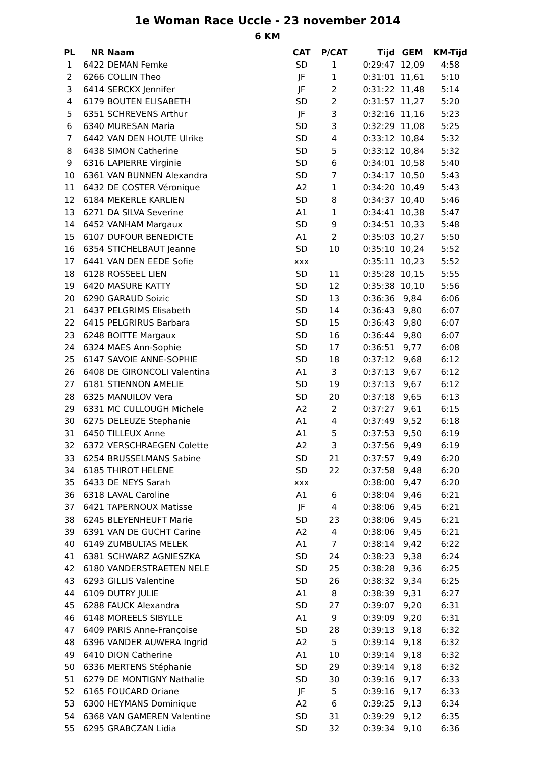1e Woman Race Uccle - 23 november 2014
6 KM
| PL | NR | Naam | CAT | P/CAT | Tijd | GEM | KM-Tijd |
| --- | --- | --- | --- | --- | --- | --- | --- |
| 1 | 6422 | DEMAN Femke | SD | 1 | 0:29:47 | 12,09 | 4:58 |
| 2 | 6266 | COLLIN Theo | JF | 1 | 0:31:01 | 11,61 | 5:10 |
| 3 | 6414 | SERCKX Jennifer | JF | 2 | 0:31:22 | 11,48 | 5:14 |
| 4 | 6179 | BOUTEN ELISABETH | SD | 2 | 0:31:57 | 11,27 | 5:20 |
| 5 | 6351 | SCHREVENS Arthur | JF | 3 | 0:32:16 | 11,16 | 5:23 |
| 6 | 6340 | MURESAN Maria | SD | 3 | 0:32:29 | 11,08 | 5:25 |
| 7 | 6442 | VAN DEN HOUTE Ulrike | SD | 4 | 0:33:12 | 10,84 | 5:32 |
| 8 | 6438 | SIMON Catherine | SD | 5 | 0:33:12 | 10,84 | 5:32 |
| 9 | 6316 | LAPIERRE Virginie | SD | 6 | 0:34:01 | 10,58 | 5:40 |
| 10 | 6361 | VAN BUNNEN Alexandra | SD | 7 | 0:34:17 | 10,50 | 5:43 |
| 11 | 6432 | DE COSTER Véronique | A2 | 1 | 0:34:20 | 10,49 | 5:43 |
| 12 | 6184 | MEKERLE KARLIEN | SD | 8 | 0:34:37 | 10,40 | 5:46 |
| 13 | 6271 | DA SILVA Severine | A1 | 1 | 0:34:41 | 10,38 | 5:47 |
| 14 | 6452 | VANHAM Margaux | SD | 9 | 0:34:51 | 10,33 | 5:48 |
| 15 | 6107 | DUFOUR BENEDICTE | A1 | 2 | 0:35:03 | 10,27 | 5:50 |
| 16 | 6354 | STICHELBAUT Jeanne | SD | 10 | 0:35:10 | 10,24 | 5:52 |
| 17 | 6441 | VAN DEN EEDE Sofie | xxx | | 0:35:11 | 10,23 | 5:52 |
| 18 | 6128 | ROSSEEL LIEN | SD | 11 | 0:35:28 | 10,15 | 5:55 |
| 19 | 6420 | MASURE KATTY | SD | 12 | 0:35:38 | 10,10 | 5:56 |
| 20 | 6290 | GARAUD Soizic | SD | 13 | 0:36:36 | 9,84 | 6:06 |
| 21 | 6437 | PELGRIMS Elisabeth | SD | 14 | 0:36:43 | 9,80 | 6:07 |
| 22 | 6415 | PELGRIRUS Barbara | SD | 15 | 0:36:43 | 9,80 | 6:07 |
| 23 | 6248 | BOITTE Margaux | SD | 16 | 0:36:44 | 9,80 | 6:07 |
| 24 | 6324 | MAES Ann-Sophie | SD | 17 | 0:36:51 | 9,77 | 6:08 |
| 25 | 6147 | SAVOIE ANNE-SOPHIE | SD | 18 | 0:37:12 | 9,68 | 6:12 |
| 26 | 6408 | DE GIRONCOLI Valentina | A1 | 3 | 0:37:13 | 9,67 | 6:12 |
| 27 | 6181 | STIENNON AMELIE | SD | 19 | 0:37:13 | 9,67 | 6:12 |
| 28 | 6325 | MANUILOV Vera | SD | 20 | 0:37:18 | 9,65 | 6:13 |
| 29 | 6331 | MC CULLOUGH Michele | A2 | 2 | 0:37:27 | 9,61 | 6:15 |
| 30 | 6275 | DELEUZE Stephanie | A1 | 4 | 0:37:49 | 9,52 | 6:18 |
| 31 | 6450 | TILLEUX Anne | A1 | 5 | 0:37:53 | 9,50 | 6:19 |
| 32 | 6372 | VERSCHRAEGEN Colette | A2 | 3 | 0:37:56 | 9,49 | 6:19 |
| 33 | 6254 | BRUSSELMANS Sabine | SD | 21 | 0:37:57 | 9,49 | 6:20 |
| 34 | 6185 | THIROT HELENE | SD | 22 | 0:37:58 | 9,48 | 6:20 |
| 35 | 6433 | DE NEYS Sarah | xxx | | 0:38:00 | 9,47 | 6:20 |
| 36 | 6318 | LAVAL Caroline | A1 | 6 | 0:38:04 | 9,46 | 6:21 |
| 37 | 6421 | TAPERNOUX Matisse | JF | 4 | 0:38:06 | 9,45 | 6:21 |
| 38 | 6245 | BLEYENHEUFT Marie | SD | 23 | 0:38:06 | 9,45 | 6:21 |
| 39 | 6391 | VAN DE GUCHT Carine | A2 | 4 | 0:38:06 | 9,45 | 6:21 |
| 40 | 6149 | ZUMBULTAS MELEK | A1 | 7 | 0:38:14 | 9,42 | 6:22 |
| 41 | 6381 | SCHWARZ AGNIESZKA | SD | 24 | 0:38:23 | 9,38 | 6:24 |
| 42 | 6180 | VANDERSTRAETEN NELE | SD | 25 | 0:38:28 | 9,36 | 6:25 |
| 43 | 6293 | GILLIS Valentine | SD | 26 | 0:38:32 | 9,34 | 6:25 |
| 44 | 6109 | DUTRY JULIE | A1 | 8 | 0:38:39 | 9,31 | 6:27 |
| 45 | 6288 | FAUCK Alexandra | SD | 27 | 0:39:07 | 9,20 | 6:31 |
| 46 | 6148 | MOREELS SIBYLLE | A1 | 9 | 0:39:09 | 9,20 | 6:31 |
| 47 | 6409 | PARIS Anne-Françoise | SD | 28 | 0:39:13 | 9,18 | 6:32 |
| 48 | 6396 | VANDER AUWERA Ingrid | A2 | 5 | 0:39:14 | 9,18 | 6:32 |
| 49 | 6410 | DION Catherine | A1 | 10 | 0:39:14 | 9,18 | 6:32 |
| 50 | 6336 | MERTENS Stéphanie | SD | 29 | 0:39:14 | 9,18 | 6:32 |
| 51 | 6279 | DE MONTIGNY Nathalie | SD | 30 | 0:39:16 | 9,17 | 6:33 |
| 52 | 6165 | FOUCARD Oriane | JF | 5 | 0:39:16 | 9,17 | 6:33 |
| 53 | 6300 | HEYMANS Dominique | A2 | 6 | 0:39:25 | 9,13 | 6:34 |
| 54 | 6368 | VAN GAMEREN Valentine | SD | 31 | 0:39:29 | 9,12 | 6:35 |
| 55 | 6295 | GRABCZAN Lidia | SD | 32 | 0:39:34 | 9,10 | 6:36 |